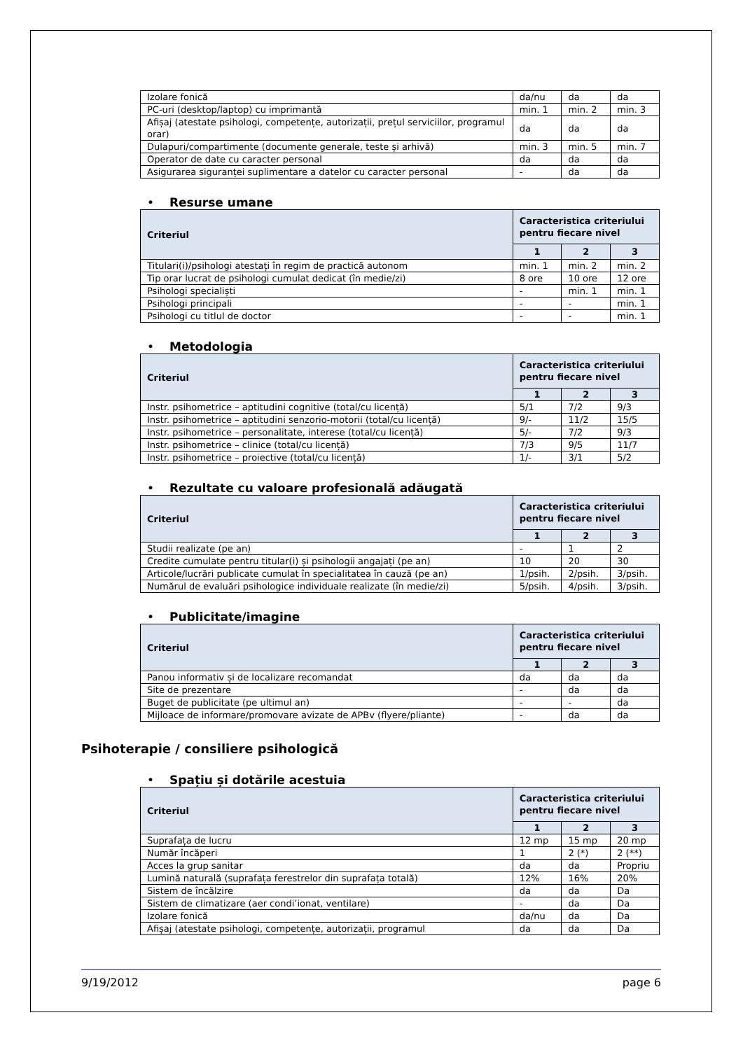| Izolare fonică | da/nu | da | da |
| PC-uri (desktop/laptop) cu imprimantă | min. 1 | min. 2 | min. 3 |
| Afișaj (atestate psihologi, competențe, autorizații, prețul serviciilor, programul orar) | da | da | da |
| Dulapuri/compartimente (documente generale, teste și arhivă) | min. 3 | min. 5 | min. 7 |
| Operator de date cu caracter personal | da | da | da |
| Asigurarea siguranței suplimentare a datelor cu caracter personal | - | da | da |
• Resurse umane
| Criteriul | Caracteristica criteriului pentru fiecare nivel | | |
| --- | --- | --- | --- |
| | 1 | 2 | 3 |
| Titulari(i)/psihologi atestați în regim de practică autonom | min. 1 | min. 2 | min. 2 |
| Tip orar lucrat de psihologi cumulat dedicat (în medie/zi) | 8 ore | 10 ore | 12 ore |
| Psihologi specialiști | - | min. 1 | min. 1 |
| Psihologi principali | - | - | min. 1 |
| Psihologi cu titlul de doctor | - | - | min. 1 |
• Metodologia
| Criteriul | Caracteristica criteriului pentru fiecare nivel | | |
| --- | --- | --- | --- |
| | 1 | 2 | 3 |
| Instr. psihometrice – aptitudini cognitive (total/cu licență) | 5/1 | 7/2 | 9/3 |
| Instr. psihometrice – aptitudini senzorio-motorii (total/cu licență) | 9/- | 11/2 | 15/5 |
| Instr. psihometrice – personalitate, interese (total/cu licență) | 5/- | 7/2 | 9/3 |
| Instr. psihometrice – clinice (total/cu licență) | 7/3 | 9/5 | 11/7 |
| Instr. psihometrice – proiective (total/cu licență) | 1/- | 3/1 | 5/2 |
• Rezultate cu valoare profesională adăugată
| Criteriul | Caracteristica criteriului pentru fiecare nivel | | |
| --- | --- | --- | --- |
| | 1 | 2 | 3 |
| Studii realizate (pe an) | - | 1 | 2 |
| Credite cumulate pentru titular(i) și psihologii angajați (pe an) | 10 | 20 | 30 |
| Articole/lucrări publicate cumulat în specialitatea în cauză (pe an) | 1/psih. | 2/psih. | 3/psih. |
| Numărul de evaluări psihologice individuale realizate (în medie/zi) | 5/psih. | 4/psih. | 3/psih. |
• Publicitate/imagine
| Criteriul | Caracteristica criteriului pentru fiecare nivel | | |
| --- | --- | --- | --- |
| | 1 | 2 | 3 |
| Panou informativ și de localizare recomandat | da | da | da |
| Site de prezentare | - | da | da |
| Buget de publicitate (pe ultimul an) | - | - | da |
| Mijloace de informare/promovare avizate de APBv (flyere/pliante) | - | da | da |
Psihoterapie / consiliere psihologică
• Spațiu și dotările acestuia
| Criteriul | Caracteristica criteriului pentru fiecare nivel | | |
| --- | --- | --- | --- |
| | 1 | 2 | 3 |
| Suprafața de lucru | 12 mp | 15 mp | 20 mp |
| Număr încăperi | 1 | 2 (*) | 2 (**) |
| Acces la grup sanitar | da | da | Propriu |
| Lumină naturală (suprafața ferestrelor din suprafața totală) | 12% | 16% | 20% |
| Sistem de încălzire | da | da | Da |
| Sistem de climatizare (aer condi’ionat, ventilare) | - | da | Da |
| Izolare fonică | da/nu | da | Da |
| Afișaj (atestate psihologi, competențe, autorizații, programul | da | da | Da |
9/19/2012 page 6